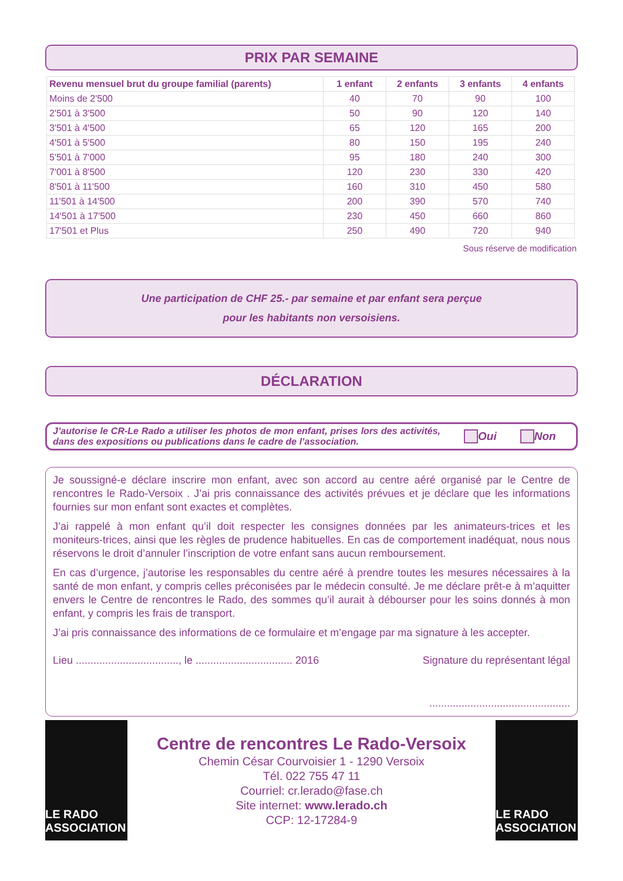PRIX PAR SEMAINE
| Revenu mensuel brut du groupe familial (parents) | 1 enfant | 2 enfants | 3 enfants | 4 enfants |
| --- | --- | --- | --- | --- |
| Moins de 2'500 | 40 | 70 | 90 | 100 |
| 2'501 à 3'500 | 50 | 90 | 120 | 140 |
| 3'501 à 4'500 | 65 | 120 | 165 | 200 |
| 4'501 à 5'500 | 80 | 150 | 195 | 240 |
| 5'501 à 7'000 | 95 | 180 | 240 | 300 |
| 7'001 à 8'500 | 120 | 230 | 330 | 420 |
| 8'501 à 11'500 | 160 | 310 | 450 | 580 |
| 11'501 à 14'500 | 200 | 390 | 570 | 740 |
| 14'501 à 17'500 | 230 | 450 | 660 | 860 |
| 17'501 et Plus | 250 | 490 | 720 | 940 |
Sous réserve de modification
Une participation de CHF 25.- par semaine et par enfant sera perçue
pour les habitants non versoisiens.
DÉCLARATION
J’autorise le CR-Le Rado a utiliser les photos de mon enfant, prises lors des activités, dans des expositions ou publications dans le cadre de l’association.
Oui Non
Je soussigné-e déclare inscrire mon enfant, avec son accord au centre aéré organisé par le Centre de rencontres le Rado-Versoix . J’ai pris connaissance des activités prévues et je déclare que les informations fournies sur mon enfant sont exactes et complètes.
J’ai rappelé à mon enfant qu’il doit respecter les consignes données par les animateurs-trices et les moniteurs-trices, ainsi que les règles de prudence habituelles. En cas de comportement inadéquat, nous nous réservons le droit d’annuler l’inscription de votre enfant sans aucun remboursement.
En cas d’urgence, j’autorise les responsables du centre aéré à prendre toutes les mesures nécessaires à la santé de mon enfant, y compris celles préconisées par le médecin consulté. Je me déclare prêt-e à m’aquitter envers le Centre de rencontres le Rado, des sommes qu’il aurait à débourser pour les soins donnés à mon enfant, y compris les frais de transport.
J’ai pris connaissance des informations de ce formulaire et m’engage par ma signature à les accepter.
Lieu ..................................., le ................................. 2016 Signature du représentant légal
................................................
LE RADO ASSOCIATION
Centre de rencontres Le Rado-Versoix
Chemin César Courvoisier 1 - 1290 Versoix
Tél. 022 755 47 11
Courriel: cr.lerado@fase.ch
Site internet: www.lerado.ch
CCP: 12-17284-9
LE RADO ASSOCIATION